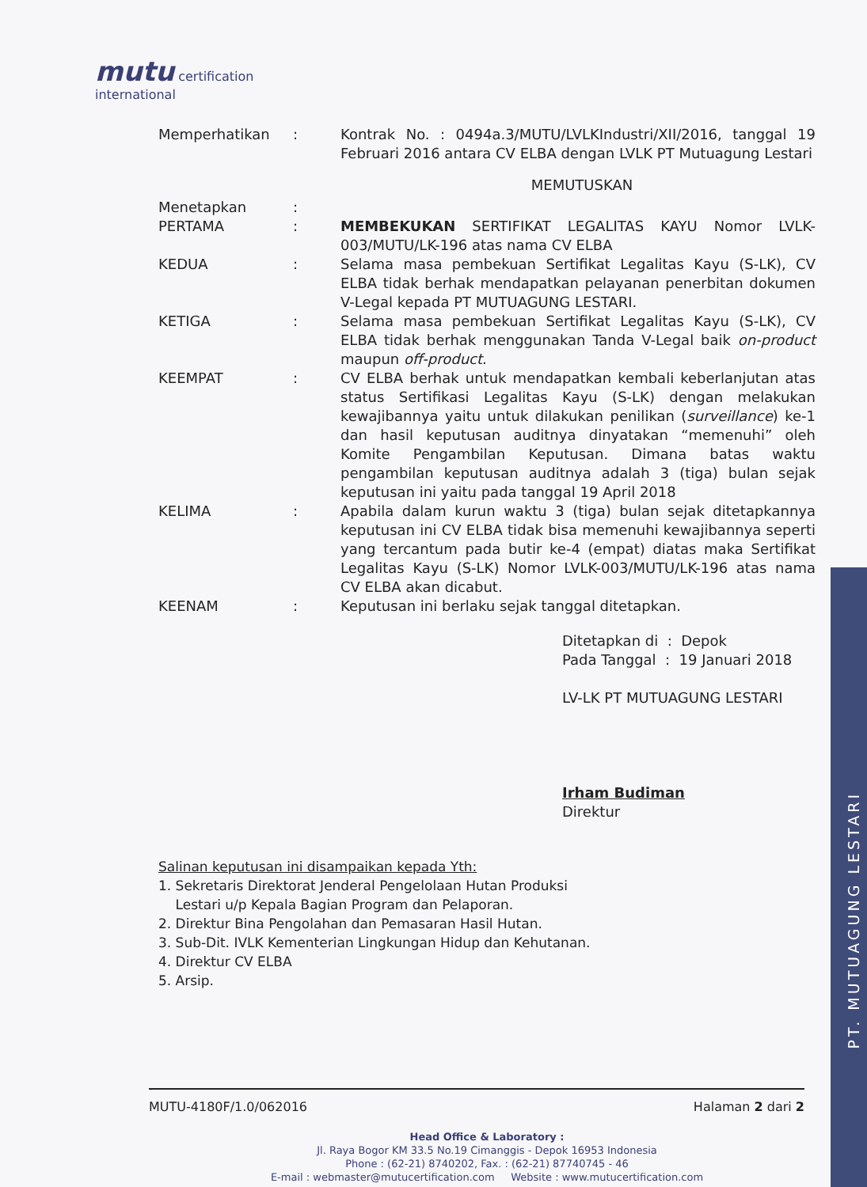PT. MUTUAGUNG LESTARI
mutu certification
international
Memperhatikan : Kontrak No. : 0494a.3/MUTU/LVLKIndustri/XII/2016, tanggal 19 Februari 2016 antara CV ELBA dengan LVLK PT Mutuagung Lestari
MEMUTUSKAN
Menetapkan :
PERTAMA : MEMBEKUKAN SERTIFIKAT LEGALITAS KAYU Nomor LVLK-003/MUTU/LK-196 atas nama CV ELBA
KEDUA : Selama masa pembekuan Sertifikat Legalitas Kayu (S-LK), CV ELBA tidak berhak mendapatkan pelayanan penerbitan dokumen V-Legal kepada PT MUTUAGUNG LESTARI.
KETIGA : Selama masa pembekuan Sertifikat Legalitas Kayu (S-LK), CV ELBA tidak berhak menggunakan Tanda V-Legal baik on-product maupun off-product.
KEEMPAT : CV ELBA berhak untuk mendapatkan kembali keberlanjutan atas status Sertifikasi Legalitas Kayu (S-LK) dengan melakukan kewajibannya yaitu untuk dilakukan penilikan (surveillance) ke-1 dan hasil keputusan auditnya dinyatakan “memenuhi” oleh Komite Pengambilan Keputusan. Dimana batas waktu pengambilan keputusan auditnya adalah 3 (tiga) bulan sejak keputusan ini yaitu pada tanggal 19 April 2018
KELIMA : Apabila dalam kurun waktu 3 (tiga) bulan sejak ditetapkannya keputusan ini CV ELBA tidak bisa memenuhi kewajibannya seperti yang tercantum pada butir ke-4 (empat) diatas maka Sertifikat Legalitas Kayu (S-LK) Nomor LVLK-003/MUTU/LK-196 atas nama CV ELBA akan dicabut.
KEENAM : Keputusan ini berlaku sejak tanggal ditetapkan.
Ditetapkan di : Depok
Pada Tanggal : 19 Januari 2018
LV-LK PT MUTUAGUNG LESTARI
Irham Budiman
Direktur
Salinan keputusan ini disampaikan kepada Yth:
1. Sekretaris Direktorat Jenderal Pengelolaan Hutan Produksi
Lestari u/p Kepala Bagian Program dan Pelaporan.
2. Direktur Bina Pengolahan dan Pemasaran Hasil Hutan.
3. Sub-Dit. IVLK Kementerian Lingkungan Hidup dan Kehutanan.
4. Direktur CV ELBA
5. Arsip.
MUTU-4180F/1.0/062016 Halaman 2 dari 2
Head Office & Laboratory :
Jl. Raya Bogor KM 33.5 No.19 Cimanggis - Depok 16953 Indonesia
Phone : (62-21) 8740202, Fax. : (62-21) 87740745 - 46
E-mail : webmaster@mutucertification.com Website : www.mutucertification.com